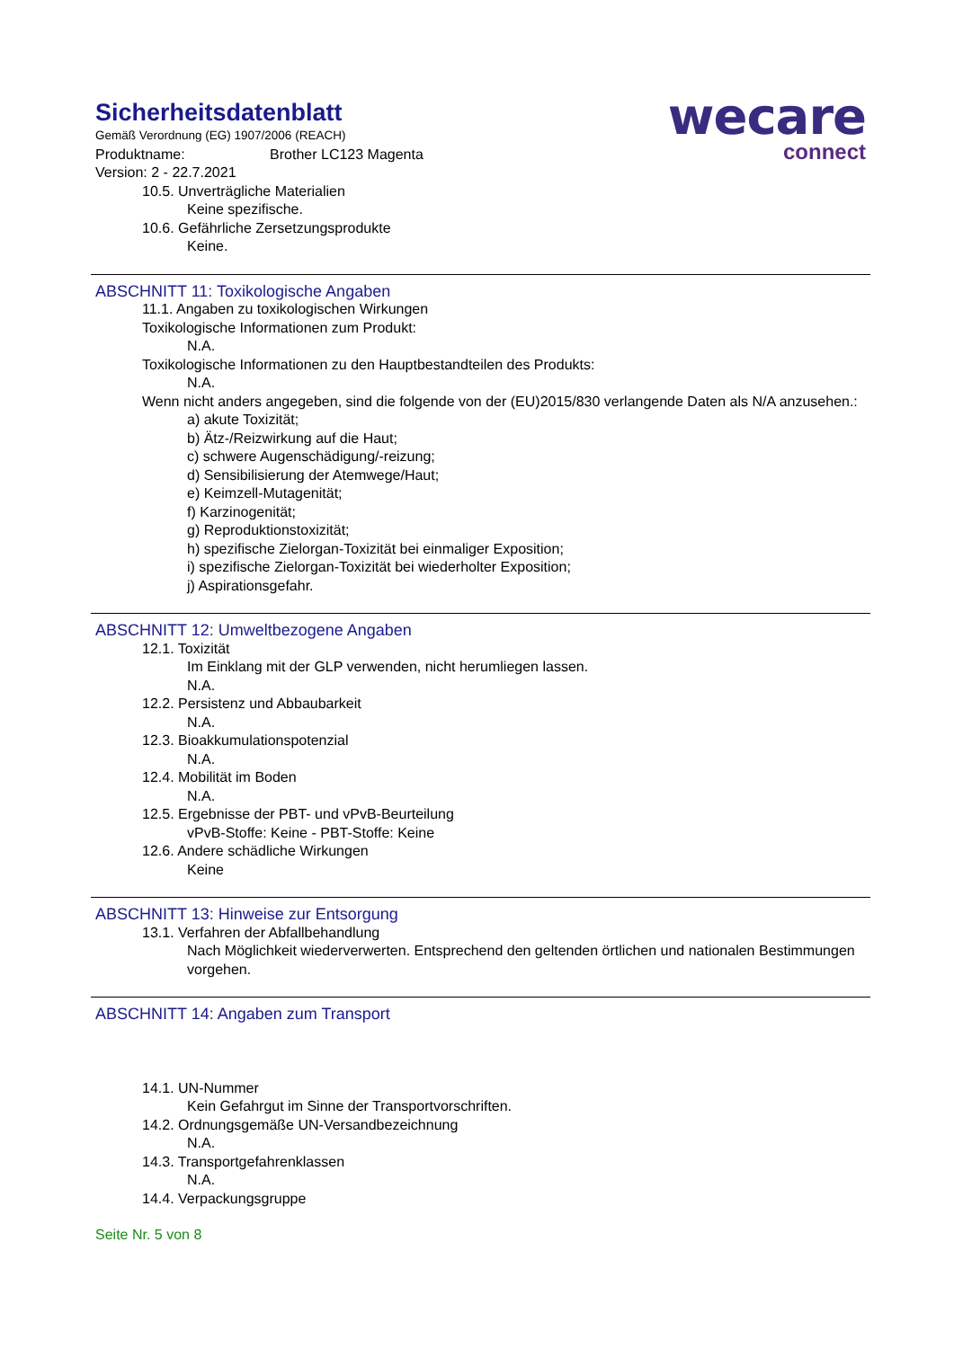wecare
connect
Sicherheitsdatenblatt
Gemäß Verordnung (EG) 1907/2006 (REACH)
Produktname: Brother LC123 Magenta
Version: 2 - 22.7.2021
10.5. Unverträgliche Materialien
Keine spezifische.
10.6. Gefährliche Zersetzungsprodukte
Keine.
ABSCHNITT 11: Toxikologische Angaben
11.1. Angaben zu toxikologischen Wirkungen
Toxikologische Informationen zum Produkt:
N.A.
Toxikologische Informationen zu den Hauptbestandteilen des Produkts:
N.A.
Wenn nicht anders angegeben, sind die folgende von der (EU)2015/830 verlangende Daten als N/A anzusehen.:
a) akute Toxizität;
b) Ätz-/Reizwirkung auf die Haut;
c) schwere Augenschädigung/-reizung;
d) Sensibilisierung der Atemwege/Haut;
e) Keimzell-Mutagenität;
f) Karzinogenität;
g) Reproduktionstoxizität;
h) spezifische Zielorgan-Toxizität bei einmaliger Exposition;
i) spezifische Zielorgan-Toxizität bei wiederholter Exposition;
j) Aspirationsgefahr.
ABSCHNITT 12: Umweltbezogene Angaben
12.1. Toxizität
Im Einklang mit der GLP verwenden, nicht herumliegen lassen.
N.A.
12.2. Persistenz und Abbaubarkeit
N.A.
12.3. Bioakkumulationspotenzial
N.A.
12.4. Mobilität im Boden
N.A.
12.5. Ergebnisse der PBT- und vPvB-Beurteilung
vPvB-Stoffe: Keine - PBT-Stoffe: Keine
12.6. Andere schädliche Wirkungen
Keine
ABSCHNITT 13: Hinweise zur Entsorgung
13.1. Verfahren der Abfallbehandlung
Nach Möglichkeit wiederverwerten. Entsprechend den geltenden örtlichen und nationalen Bestimmungen vorgehen.
ABSCHNITT 14: Angaben zum Transport
14.1. UN-Nummer
Kein Gefahrgut im Sinne der Transportvorschriften.
14.2. Ordnungsgemäße UN-Versandbezeichnung
N.A.
14.3. Transportgefahrenklassen
N.A.
14.4. Verpackungsgruppe
Seite Nr. 5 von 8